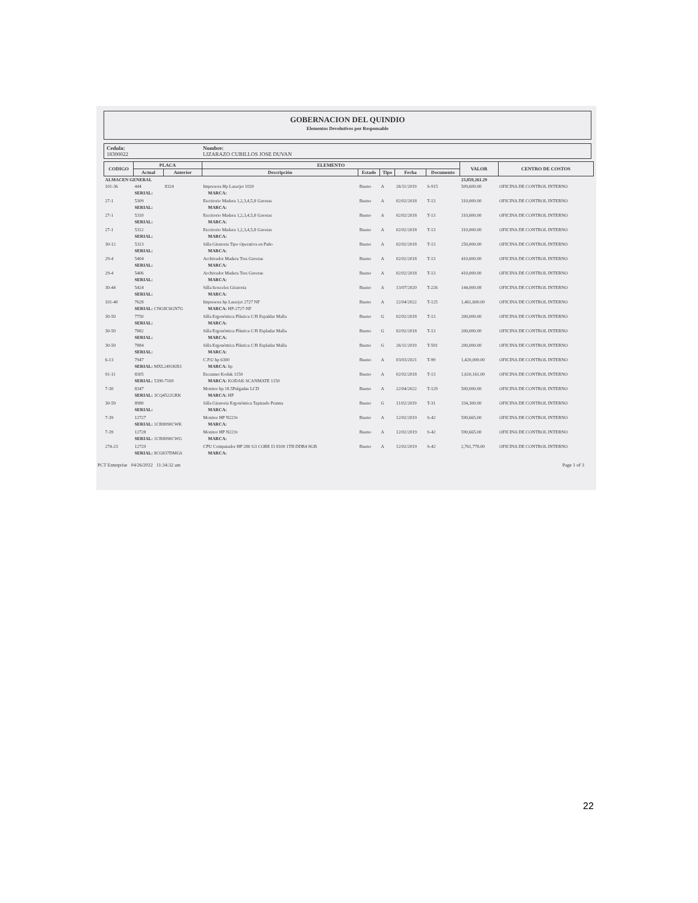GOBERNACION DEL QUINDIO
Elementos Devolutivos por Responsable
Cedula:
18300022
Nombre:
LIZARAZO CUBILLOS JOSE DUVAN
| CODIGO | PLACA | | ELEMENTO | | | | | | VALOR | CENTRO DE COSTOS |
| --- | --- | --- | --- | --- | --- | --- | --- | --- | --- | --- |
| | Actual | Anterior | Descripción | | Estado | Tipo | Fecha | Documento | | |
| ALMACEN GENERAL | | | | | | | | | 23,859,261.29 | |
| 101-36 | 444 | 8324 | Impresora Hp Laserjet 1020 | | Bueno | A | 26/11/2019 | S-915 | 509,600.00 | OFICINA DE CONTROL INTERNO |
| | SERIAL: | | | MARCA: | | | | | | |
| 27-1 | 5309 | | Escritorio Madera 1,2,3,4,5,8 Gavetas | | Bueno | A | 02/02/2018 | T-13 | 310,000.00 | OFICINA DE CONTROL INTERNO |
| | SERIAL: | | | MARCA: | | | | | | |
| 27-1 | 5310 | | Escritorio Madera 1,2,3,4,5,8 Gavetas | | Bueno | A | 02/02/2018 | T-13 | 310,000.00 | OFICINA DE CONTROL INTERNO |
| | SERIAL: | | | MARCA: | | | | | | |
| 27-1 | 5312 | | Escritorio Madera 1,2,3,4,5,8 Gavetas | | Bueno | A | 02/02/2018 | T-13 | 310,000.00 | OFICINA DE CONTROL INTERNO |
| | SERIAL: | | | MARCA: | | | | | | |
| 30-12 | 5313 | | Silla Giratoria Tipo Operativa en Paño | | Bueno | A | 02/02/2018 | T-13 | 250,000.00 | OFICINA DE CONTROL INTERNO |
| | SERIAL: | | | MARCA: | | | | | | |
| 29-4 | 5404 | | Archivador Madera Tres Gavetas | | Bueno | A | 02/02/2018 | T-13 | 410,000.00 | OFICINA DE CONTROL INTERNO |
| | SERIAL: | | | MARCA: | | | | | | |
| 29-4 | 5406 | | Archivador Madera Tres Gavetas | | Bueno | A | 02/02/2018 | T-13 | 410,000.00 | OFICINA DE CONTROL INTERNO |
| | SERIAL: | | | MARCA: | | | | | | |
| 30-44 | 5424 | | Silla Isosceles Giratoria | | Bueno | A | 13/07/2020 | T-226 | 144,000.08 | OFICINA DE CONTROL INTERNO |
| | SERIAL: | | | MARCA: | | | | | | |
| 101-40 | 7628 | | Impresora hp Laserjet 2727 NF | | Bueno | A | 22/04/2022 | T-125 | 1,461,600.00 | OFICINA DE CONTROL INTERNO |
| | SERIAL: CNG8C6GN7G | | | MARCA: HP-2727-NF | | | | | | |
| 30-50 | 7750 | | Silla Ergonòmica Plàstica C/B Espaldar Malla | | Bueno | G | 02/02/2018 | T-13 | 200,000.00 | OFICINA DE CONTROL INTERNO |
| | SERIAL: | | | MARCA: | | | | | | |
| 30-50 | 7882 | | Silla Ergonòmica Plàstica C/B Espladar Malla | | Bueno | G | 02/02/2018 | T-13 | 200,000.00 | OFICINA DE CONTROL INTERNO |
| | SERIAL: | | | MARCA: | | | | | | |
| 30-50 | 7884 | | Silla Ergonòmica Plàstica C/B Espladar Malla | | Bueno | G | 26/11/2019 | T-591 | 200,000.00 | OFICINA DE CONTROL INTERNO |
| | SERIAL: | | | MARCA: | | | | | | |
| 6-13 | 7947 | | C.P.U hp 6300 | | Bueno | A | 03/03/2021 | T-99 | 1,420,000.00 | OFICINA DE CONTROL INTERNO |
| | SERIAL: MXL2491KB3 | | | MARCA: hp | | | | | | |
| 91-11 | 8305 | | Escanner Kodak 1150 | | Bueno | A | 02/02/2018 | T-13 | 1,610,161.00 | OFICINA DE CONTROL INTERNO |
| | SERIAL: 5390-7169 | | | MARCA: KODAK SCANMATE 1150 | | | | | | |
| 7-30 | 8347 | | Monitor hp 18.5Pulgadas LCD | | Bueno | A | 22/04/2022 | T-129 | 500,000.00 | OFICINA DE CONTROL INTERNO |
| | SERIAL: 3CQ4522GRK | | | MARCA: HP | | | | | | |
| 30-59 | 8980 | | Silla Giratoria Ergonòmica Tapizado Pranna | | Bueno | G | 11/02/2019 | T-31 | 334,300.00 | OFICINA DE CONTROL INTERNO |
| | SERIAL: | | | MARCA: | | | | | | |
| 7-39 | 12727 | | Monitor HP N223v | | Bueno | A | 12/02/2019 | S-42 | 590,665.00 | OFICINA DE CONTROL INTERNO |
| | SERIAL: 1CR8090CWK | | | MARCA: | | | | | | |
| 7-39 | 12728 | | Monitor HP N223v | | Bueno | A | 12/02/2019 | S-42 | 590,665.00 | OFICINA DE CONTROL INTERNO |
| | SERIAL: 1CR8090CWG | | | MARCA: | | | | | | |
| 274-23 | 12729 | | CPU Computador HP 280 G3 CORE I3 8100 1TB DDR4 8GB | | Bueno | A | 12/02/2019 | S-42 | 2,761,778.00 | OFICINA DE CONTROL INTERNO |
| | SERIAL: 8CG837DMGS | | | MARCA: | | | | | | |
PCT Enterprise 04/26/2022 11:34:32 am Page 1 of 3
22